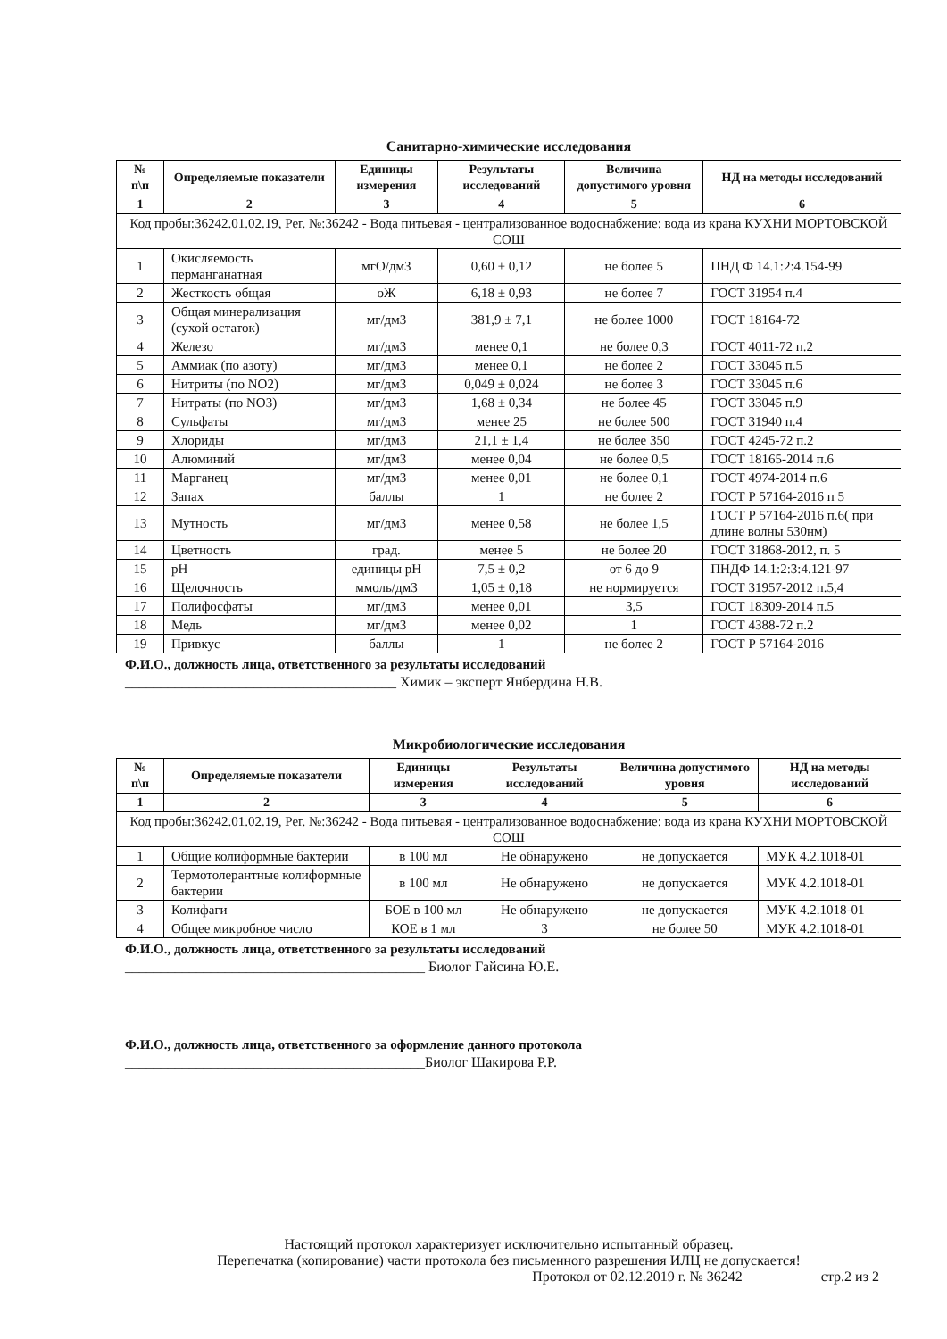Санитарно-химические исследования
| № п\п | Определяемые показатели | Единицы измерения | Результаты исследований | Величина допустимого уровня | НД на методы исследований |
| --- | --- | --- | --- | --- | --- |
| 1 | 2 | 3 | 4 | 5 | 6 |
| Код пробы:36242.01.02.19, Рег. №:36242 - Вода питьевая - централизованное водоснабжение: вода из крана КУХНИ МОРТОВСКОЙ СОШ | | | | | |
| 1 | Окисляемость перманганатная | мгО/дм3 | 0,60 ± 0,12 | не более 5 | ПНД Ф 14.1:2:4.154-99 |
| 2 | Жесткость общая | оЖ | 6,18 ± 0,93 | не более 7 | ГОСТ 31954 п.4 |
| 3 | Общая минерализация (сухой остаток) | мг/дм3 | 381,9 ± 7,1 | не более 1000 | ГОСТ 18164-72 |
| 4 | Железо | мг/дм3 | менее 0,1 | не более 0,3 | ГОСТ 4011-72 п.2 |
| 5 | Аммиак (по азоту) | мг/дм3 | менее 0,1 | не более 2 | ГОСТ 33045 п.5 |
| 6 | Нитриты (по NO2) | мг/дм3 | 0,049 ± 0,024 | не более 3 | ГОСТ 33045 п.6 |
| 7 | Нитраты (по NO3) | мг/дм3 | 1,68 ± 0,34 | не более 45 | ГОСТ 33045 п.9 |
| 8 | Сульфаты | мг/дм3 | менее 25 | не более 500 | ГОСТ 31940 п.4 |
| 9 | Хлориды | мг/дм3 | 21,1 ± 1,4 | не более 350 | ГОСТ 4245-72 п.2 |
| 10 | Алюминий | мг/дм3 | менее 0,04 | не более 0,5 | ГОСТ 18165-2014 п.6 |
| 11 | Марганец | мг/дм3 | менее 0,01 | не более 0,1 | ГОСТ 4974-2014 п.6 |
| 12 | Запах | баллы | 1 | не более 2 | ГОСТ Р 57164-2016 п 5 |
| 13 | Мутность | мг/дм3 | менее 0,58 | не более 1,5 | ГОСТ Р 57164-2016 п.6( при длине волны 530нм) |
| 14 | Цветность | град. | менее 5 | не более 20 | ГОСТ 31868-2012, п. 5 |
| 15 | pH | единицы pH | 7,5 ± 0,2 | от 6 до 9 | ПНДФ 14.1:2:3:4.121-97 |
| 16 | Щелочность | ммоль/дм3 | 1,05 ± 0,18 | не нормируется | ГОСТ 31957-2012 п.5,4 |
| 17 | Полифосфаты | мг/дм3 | менее 0,01 | 3,5 | ГОСТ 18309-2014 п.5 |
| 18 | Медь | мг/дм3 | менее 0,02 | 1 | ГОСТ 4388-72 п.2 |
| 19 | Привкус | баллы | 1 | не более 2 | ГОСТ Р 57164-2016 |
Ф.И.О., должность лица, ответственного за результаты исследований
______________________________________ Химик – эксперт Янбердина Н.В.
Микробиологические исследования
| № п\п | Определяемые показатели | Единицы измерения | Результаты исследований | Величина допустимого уровня | НД на методы исследований |
| --- | --- | --- | --- | --- | --- |
| 1 | 2 | 3 | 4 | 5 | 6 |
| Код пробы:36242.01.02.19, Рег. №:36242 - Вода питьевая - централизованное водоснабжение: вода из крана КУХНИ МОРТОВСКОЙ СОШ | | | | | |
| 1 | Общие колиформные бактерии | в 100 мл | Не обнаружено | не допускается | МУК 4.2.1018-01 |
| 2 | Термотолерантные колиформные бактерии | в 100 мл | Не обнаружено | не допускается | МУК 4.2.1018-01 |
| 3 | Колифаги | БОЕ в 100 мл | Не обнаружено | не допускается | МУК 4.2.1018-01 |
| 4 | Общее микробное число | КОЕ в 1 мл | 3 | не более 50 | МУК 4.2.1018-01 |
Ф.И.О., должность лица, ответственного за результаты исследований
__________________________________________ Биолог Гайсина Ю.Е.
Ф.И.О., должность лица, ответственного за оформление данного протокола
__________________________________________Биолог Шакирова Р.Р.
Настоящий протокол характеризует исключительно испытанный образец.
Перепечатка (копирование) части протокола без письменного разрешения ИЛЦ не допускается!
Протокол от 02.12.2019 г. № 36242 стр.2 из 2